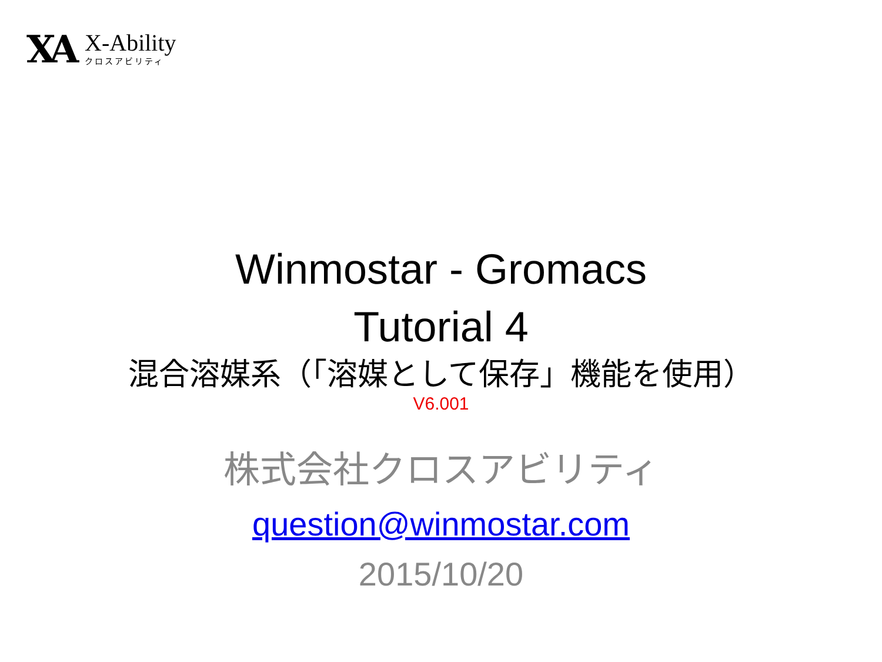XA
X-Ability
クロスアビリティ
Winmostar - Gromacs
Tutorial 4
混合溶媒系（「溶媒として保存」機能を使用）
V6.001
株式会社クロスアビリティ
question@winmostar.com
2015/10/20